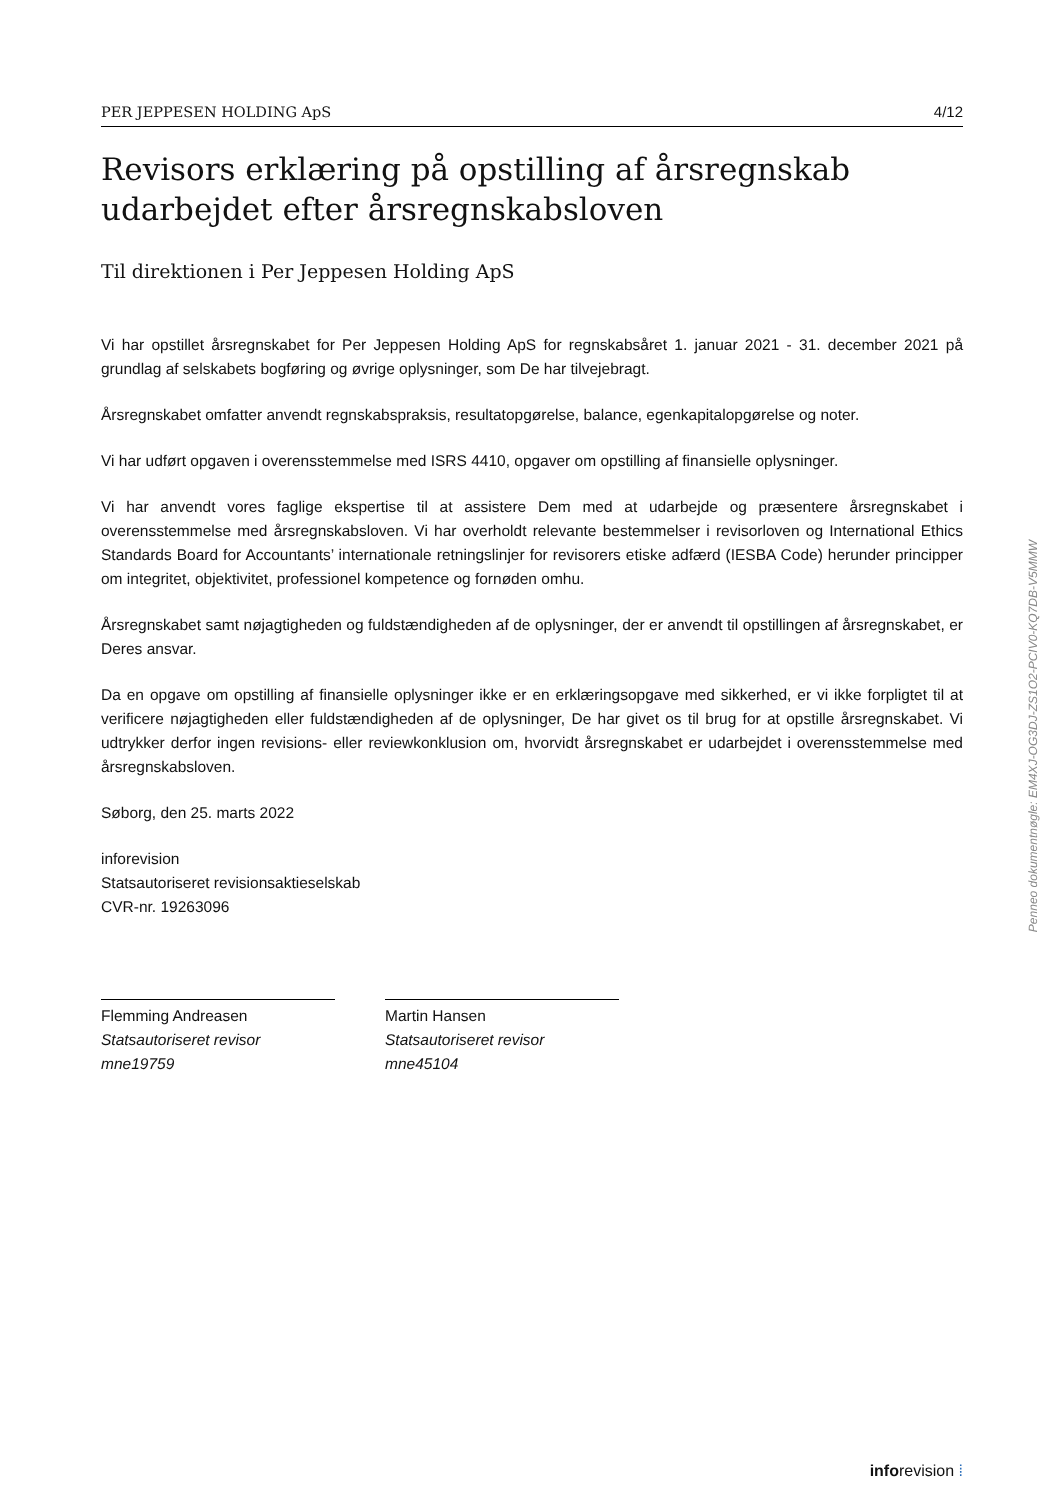PER JEPPESEN HOLDING ApS 4/12
Revisors erklæring på opstilling af årsregnskab udarbejdet efter årsregnskabsloven
Til direktionen i Per Jeppesen Holding ApS
Vi har opstillet årsregnskabet for Per Jeppesen Holding ApS for regnskabsåret 1. januar 2021 - 31. december 2021 på grundlag af selskabets bogføring og øvrige oplysninger, som De har tilvejebragt.
Årsregnskabet omfatter anvendt regnskabspraksis, resultatopgørelse, balance, egenkapitalopgørelse og noter.
Vi har udført opgaven i overensstemmelse med ISRS 4410, opgaver om opstilling af finansielle oplysninger.
Vi har anvendt vores faglige ekspertise til at assistere Dem med at udarbejde og præsentere årsregnskabet i overensstemmelse med årsregnskabsloven. Vi har overholdt relevante bestemmelser i revisorloven og International Ethics Standards Board for Accountants’ internationale retningslinjer for revisorers etiske adfærd (IESBA Code) herunder principper om integritet, objektivitet, professionel kompetence og fornøden omhu.
Årsregnskabet samt nøjagtigheden og fuldstændigheden af de oplysninger, der er anvendt til opstillingen af årsregnskabet, er Deres ansvar.
Da en opgave om opstilling af finansielle oplysninger ikke er en erklæringsopgave med sikkerhed, er vi ikke forpligtet til at verificere nøjagtigheden eller fuldstændigheden af de oplysninger, De har givet os til brug for at opstille årsregnskabet. Vi udtrykker derfor ingen revisions- eller reviewkonklusion om, hvorvidt årsregnskabet er udarbejdet i overensstemmelse med årsregnskabsloven.
Søborg, den 25. marts 2022
inforevision
Statsautoriseret revisionsaktieselskab
CVR-nr. 19263096
Flemming Andreasen
Statsautoriseret revisor
mne19759
Martin Hansen
Statsautoriseret revisor
mne45104
Penneo dokumentnøgle: EM4XJ-OG3DJ-ZS1O2-PCIV0-KQ7DB-V5MMW
inforevision ⁞